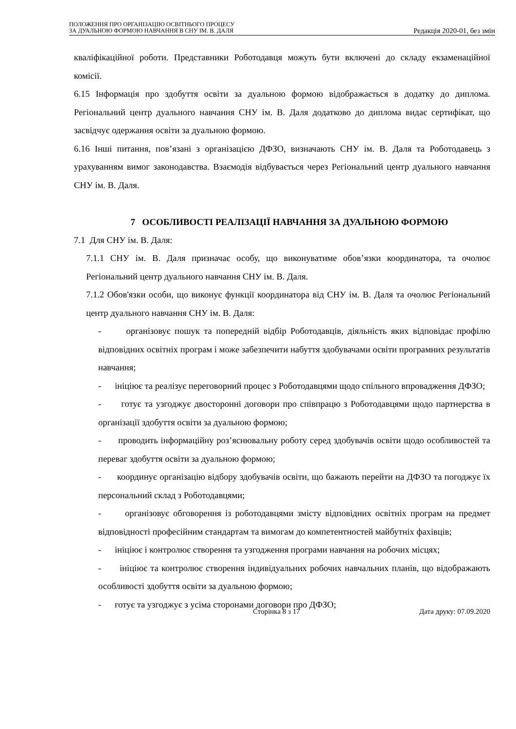ПОЛОЖЕННЯ ПРО ОРГАНІЗАЦІЮ ОСВІТНЬОГО ПРОЦЕСУ
ЗА ДУАЛЬНОЮ ФОРМОЮ НАВЧАННЯ В СНУ ІМ. В. ДАЛЯ
Редакція 2020-01, без змін
кваліфікаційної роботи. Представники Роботодавця можуть бути включені до складу екзаменаційної комісії.
6.15 Інформація про здобуття освіти за дуальною формою відображається в додатку до диплома. Регіональний центр дуального навчання СНУ ім. В. Даля додатково до диплома видає сертифікат, що засвідчує одержання освіти за дуальною формою.
6.16 Інші питання, пов’язані з організацією ДФЗО, визначають СНУ ім. В. Даля та Роботодавець з урахуванням вимог законодавства. Взаємодія відбувається через Регіональний центр дуального навчання СНУ ім. В. Даля.
7 ОСОБЛИВОСТІ РЕАЛІЗАЦІЇ НАВЧАННЯ ЗА ДУАЛЬНОЮ ФОРМОЮ
7.1 Для СНУ ім. В. Даля:
7.1.1 СНУ ім. В. Даля призначає особу, що виконуватиме обов’язки координатора, та очолює Регіональний центр дуального навчання СНУ ім. В. Даля.
7.1.2 Обов'язки особи, що виконує функції координатора від СНУ ім. В. Даля та очолює Регіональний центр дуального навчання СНУ ім. В. Даля:
- організовує пошук та попередній відбір Роботодавців, діяльність яких відповідає профілю відповідних освітніх програм і може забезпечити набуття здобувачами освіти програмних результатів навчання;
- ініціює та реалізує переговорний процес з Роботодавцями щодо спільного впровадження ДФЗО;
- готує та узгоджує двосторонні договори про співпрацю з Роботодавцями щодо партнерства в організації здобуття освіти за дуальною формою;
- проводить інформаційну роз’яснювальну роботу серед здобувачів освіти щодо особливостей та переваг здобуття освіти за дуальною формою;
- координує організацію відбору здобувачів освіти, що бажають перейти на ДФЗО та погоджує їх персональний склад з Роботодавцями;
- організовує обговорення із роботодавцями змісту відповідних освітніх програм на предмет відповідності професійним стандартам та вимогам до компетентностей майбутніх фахівців;
- ініціює і контролює створення та узгодження програми навчання на робочих місцях;
- ініціює та контролює створення індивідуальних робочих навчальних планів, що відображають особливості здобуття освіти за дуальною формою;
- готує та узгоджує з усіма сторонами договори про ДФЗО;
Сторінка 8 з 17 Дата друку: 07.09.2020